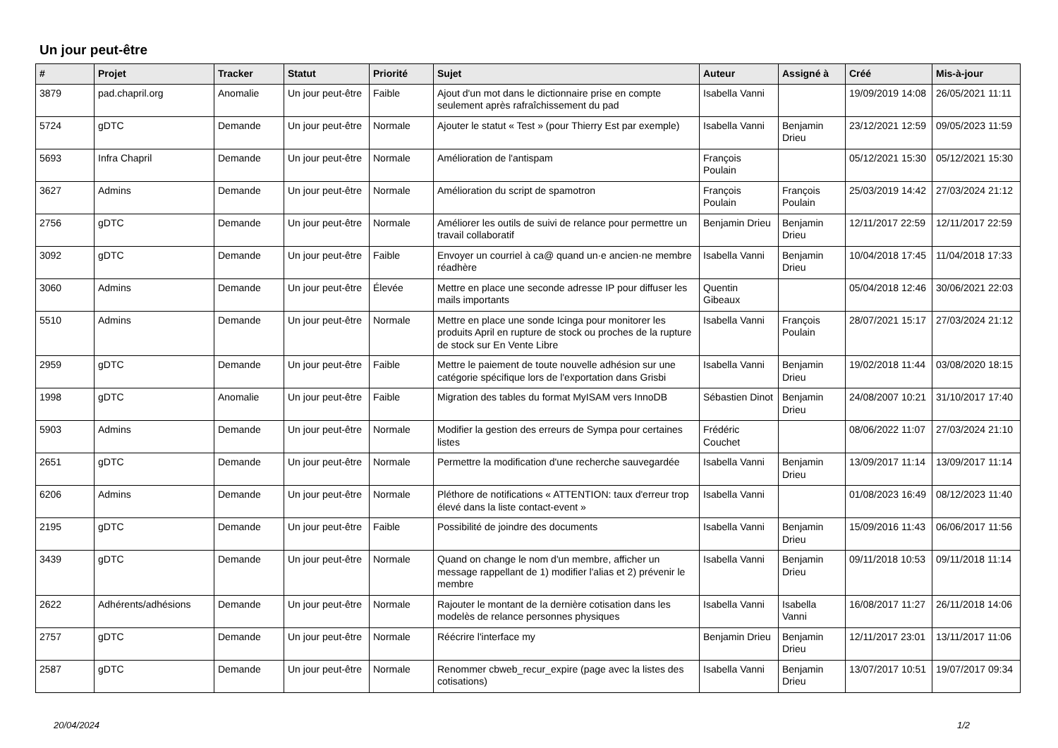Un jour peut-être
| # | Projet | Tracker | Statut | Priorité | Sujet | Auteur | Assigné à | Créé | Mis-à-jour |
| --- | --- | --- | --- | --- | --- | --- | --- | --- | --- |
| 3879 | pad.chapril.org | Anomalie | Un jour peut-être | Faible | Ajout d'un mot dans le dictionnaire prise en compte seulement après rafraîchissement du pad | Isabella Vanni | | 19/09/2019 14:08 | 26/05/2021 11:11 |
| 5724 | gDTC | Demande | Un jour peut-être | Normale | Ajouter le statut « Test » (pour Thierry Est par exemple) | Isabella Vanni | Benjamin Drieu | 23/12/2021 12:59 | 09/05/2023 11:59 |
| 5693 | Infra Chapril | Demande | Un jour peut-être | Normale | Amélioration de l'antispam | François Poulain | | 05/12/2021 15:30 | 05/12/2021 15:30 |
| 3627 | Admins | Demande | Un jour peut-être | Normale | Amélioration du script de spamotron | François Poulain | François Poulain | 25/03/2019 14:42 | 27/03/2024 21:12 |
| 2756 | gDTC | Demande | Un jour peut-être | Normale | Améliorer les outils de suivi de relance pour permettre un travail collaboratif | Benjamin Drieu | Benjamin Drieu | 12/11/2017 22:59 | 12/11/2017 22:59 |
| 3092 | gDTC | Demande | Un jour peut-être | Faible | Envoyer un courriel à ca@ quand un·e ancien·ne membre réadhère | Isabella Vanni | Benjamin Drieu | 10/04/2018 17:45 | 11/04/2018 17:33 |
| 3060 | Admins | Demande | Un jour peut-être | Élevée | Mettre en place une seconde adresse IP pour diffuser les mails importants | Quentin Gibeaux | | 05/04/2018 12:46 | 30/06/2021 22:03 |
| 5510 | Admins | Demande | Un jour peut-être | Normale | Mettre en place une sonde Icinga pour monitorer les produits April en rupture de stock ou proches de la rupture de stock sur En Vente Libre | Isabella Vanni | François Poulain | 28/07/2021 15:17 | 27/03/2024 21:12 |
| 2959 | gDTC | Demande | Un jour peut-être | Faible | Mettre le paiement de toute nouvelle adhésion sur une catégorie spécifique lors de l'exportation dans Grisbi | Isabella Vanni | Benjamin Drieu | 19/02/2018 11:44 | 03/08/2020 18:15 |
| 1998 | gDTC | Anomalie | Un jour peut-être | Faible | Migration des tables du format MyISAM vers InnoDB | Sébastien Dinot | Benjamin Drieu | 24/08/2007 10:21 | 31/10/2017 17:40 |
| 5903 | Admins | Demande | Un jour peut-être | Normale | Modifier la gestion des erreurs de Sympa pour certaines listes | Frédéric Couchet | | 08/06/2022 11:07 | 27/03/2024 21:10 |
| 2651 | gDTC | Demande | Un jour peut-être | Normale | Permettre la modification d'une recherche sauvegardée | Isabella Vanni | Benjamin Drieu | 13/09/2017 11:14 | 13/09/2017 11:14 |
| 6206 | Admins | Demande | Un jour peut-être | Normale | Pléthore de notifications « ATTENTION: taux d'erreur trop élevé dans la liste contact-event » | Isabella Vanni | | 01/08/2023 16:49 | 08/12/2023 11:40 |
| 2195 | gDTC | Demande | Un jour peut-être | Faible | Possibilité de joindre des documents | Isabella Vanni | Benjamin Drieu | 15/09/2016 11:43 | 06/06/2017 11:56 |
| 3439 | gDTC | Demande | Un jour peut-être | Normale | Quand on change le nom d'un membre, afficher un message rappellant de 1) modifier l'alias et 2) prévenir le membre | Isabella Vanni | Benjamin Drieu | 09/11/2018 10:53 | 09/11/2018 11:14 |
| 2622 | Adhérents/adhésions | Demande | Un jour peut-être | Normale | Rajouter le montant de la dernière cotisation dans les modelès de relance personnes physiques | Isabella Vanni | Isabella Vanni | 16/08/2017 11:27 | 26/11/2018 14:06 |
| 2757 | gDTC | Demande | Un jour peut-être | Normale | Réécrire l'interface my | Benjamin Drieu | Benjamin Drieu | 12/11/2017 23:01 | 13/11/2017 11:06 |
| 2587 | gDTC | Demande | Un jour peut-être | Normale | Renommer cbweb_recur_expire (page avec la listes des cotisations) | Isabella Vanni | Benjamin Drieu | 13/07/2017 10:51 | 19/07/2017 09:34 |
20/04/2024 1/2